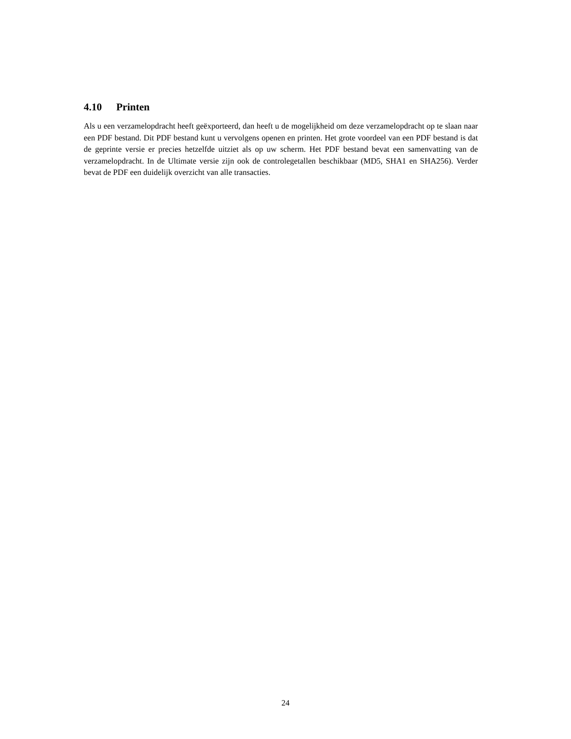4.10 Printen
Als u een verzamelopdracht heeft geëxporteerd, dan heeft u de mogelijkheid om deze verzamelopdracht op te slaan naar een PDF bestand. Dit PDF bestand kunt u vervolgens openen en printen. Het grote voordeel van een PDF bestand is dat de geprinte versie er precies hetzelfde uitziet als op uw scherm. Het PDF bestand bevat een samenvatting van de verzamelopdracht. In de Ultimate versie zijn ook de controlegetallen beschikbaar (MD5, SHA1 en SHA256). Verder bevat de PDF een duidelijk overzicht van alle transacties.
24